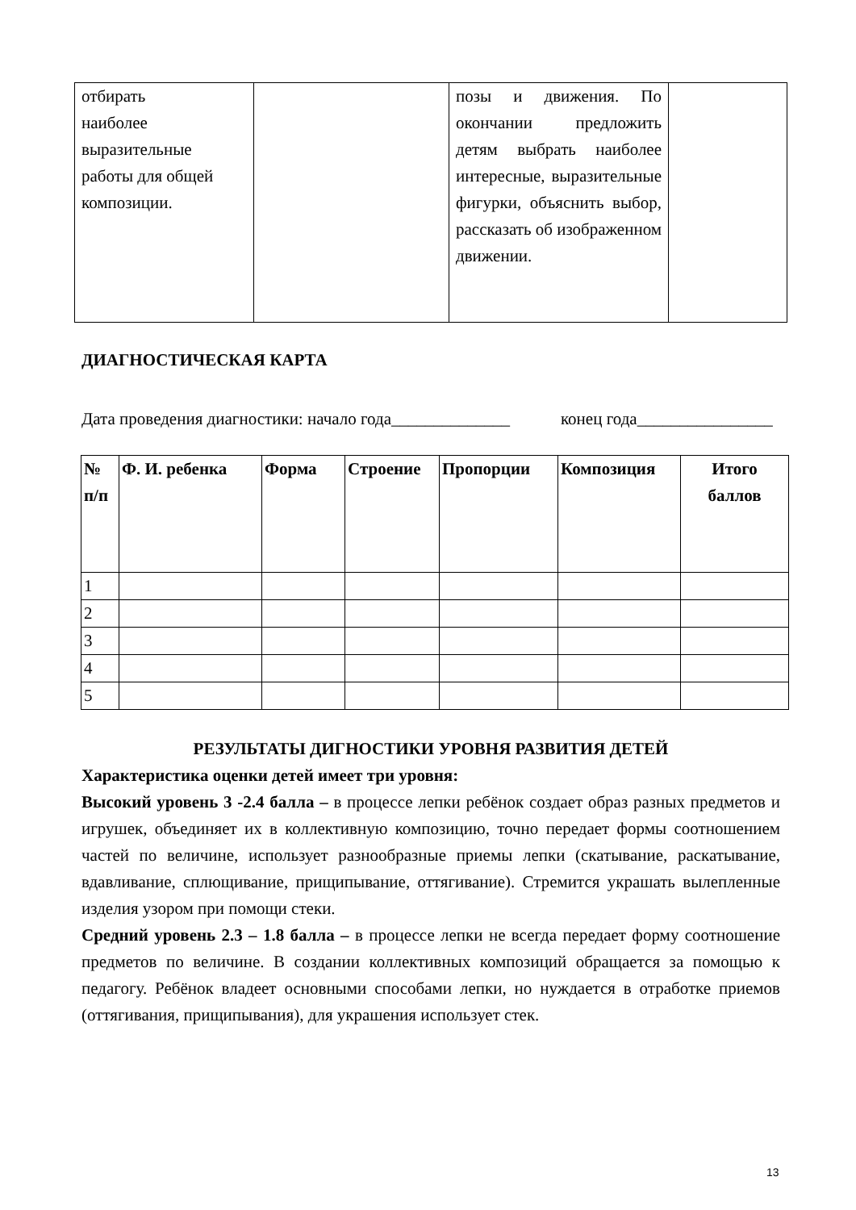| отбирать наиболее выразительные работы для общей композиции. | | позы и движения. По окончании предложить детям выбрать наиболее интересные, выразительные фигурки, объяснить выбор, рассказать об изображенном движении. | |
ДИАГНОСТИЧЕСКАЯ КАРТА
Дата проведения диагностики: начало года______________ конец года________________
| № п/п | Ф. И. ребенка | Форма | Строение | Пропорции | Композиция | Итого баллов |
| --- | --- | --- | --- | --- | --- | --- |
| 1 | | | | | | |
| 2 | | | | | | |
| 3 | | | | | | |
| 4 | | | | | | |
| 5 | | | | | | |
РЕЗУЛЬТАТЫ ДИГНОСТИКИ УРОВНЯ РАЗВИТИЯ ДЕТЕЙ
Характеристика оценки детей имеет три уровня:
Высокий уровень 3 -2.4 балла – в процессе лепки ребёнок создает образ разных предметов и игрушек, объединяет их в коллективную композицию, точно передает формы соотношением частей по величине, использует разнообразные приемы лепки (скатывание, раскатывание, вдавливание, сплющивание, прищипывание, оттягивание). Стремится украшать вылепленные изделия узором при помощи стеки.
Средний уровень 2.3 – 1.8 балла – в процессе лепки не всегда передает форму соотношение предметов по величине. В создании коллективных композиций обращается за помощью к педагогу. Ребёнок владеет основными способами лепки, но нуждается в отработке приемов (оттягивания, прищипывания), для украшения использует стек.
13